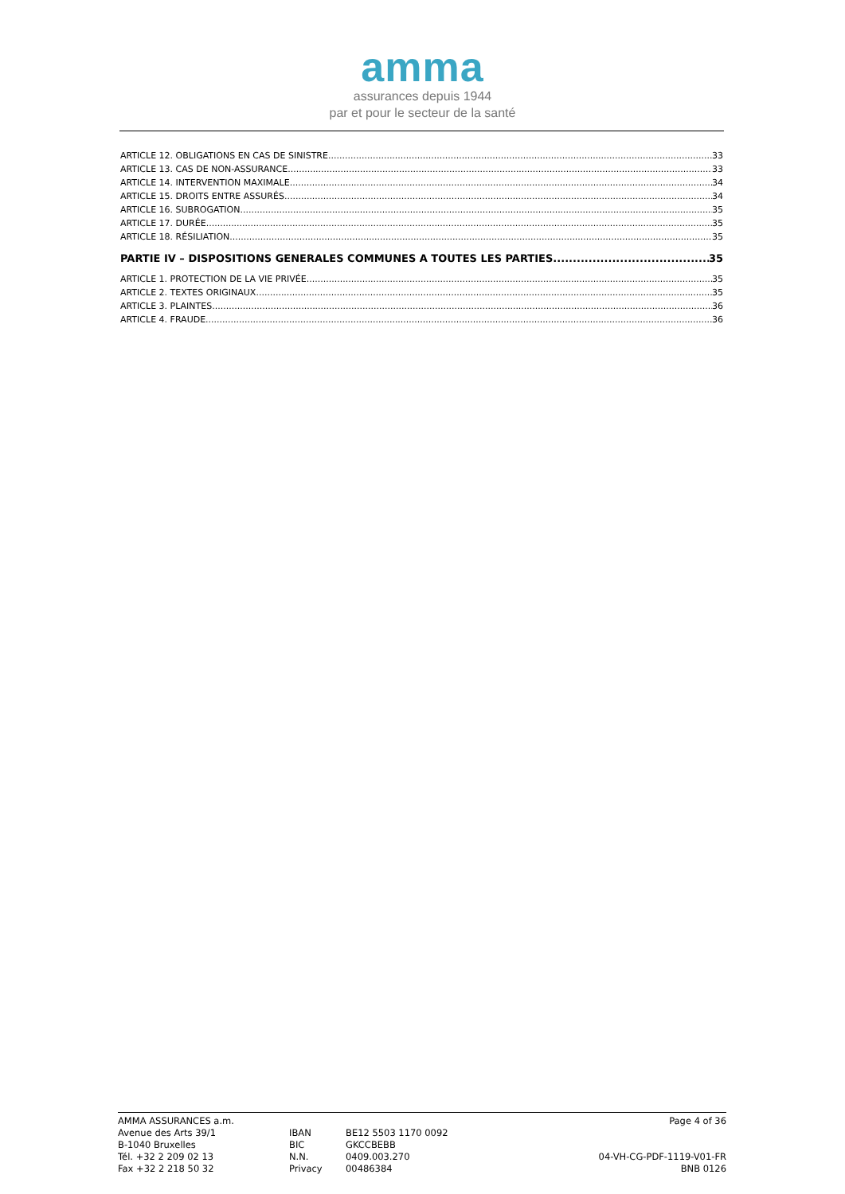amma
assurances depuis 1944
par et pour le secteur de la santé
ARTICLE 12. OBLIGATIONS EN CAS DE SINISTRE 33
ARTICLE 13. CAS DE NON-ASSURANCE 33
ARTICLE 14. INTERVENTION MAXIMALE 34
ARTICLE 15. DROITS ENTRE ASSURÉS 34
ARTICLE 16. SUBROGATION 35
ARTICLE 17. DURÉE 35
ARTICLE 18. RÉSILIATION 35
PARTIE IV – DISPOSITIONS GENERALES COMMUNES A TOUTES LES PARTIES 35
ARTICLE 1. PROTECTION DE LA VIE PRIVÉE 35
ARTICLE 2. TEXTES ORIGINAUX 35
ARTICLE 3. PLAINTES 36
ARTICLE 4. FRAUDE 36
AMMA ASSURANCES a.m.
Avenue des Arts 39/1
B-1040 Bruxelles
Tél. +32 2 209 02 13
Fax +32 2 218 50 32
IBAN
BIC
N.N.
Privacy
BE12 5503 1170 0092
GKCCBEBB
0409.003.270
00486384
Page 4 of 36
04-VH-CG-PDF-1119-V01-FR
BNB 0126